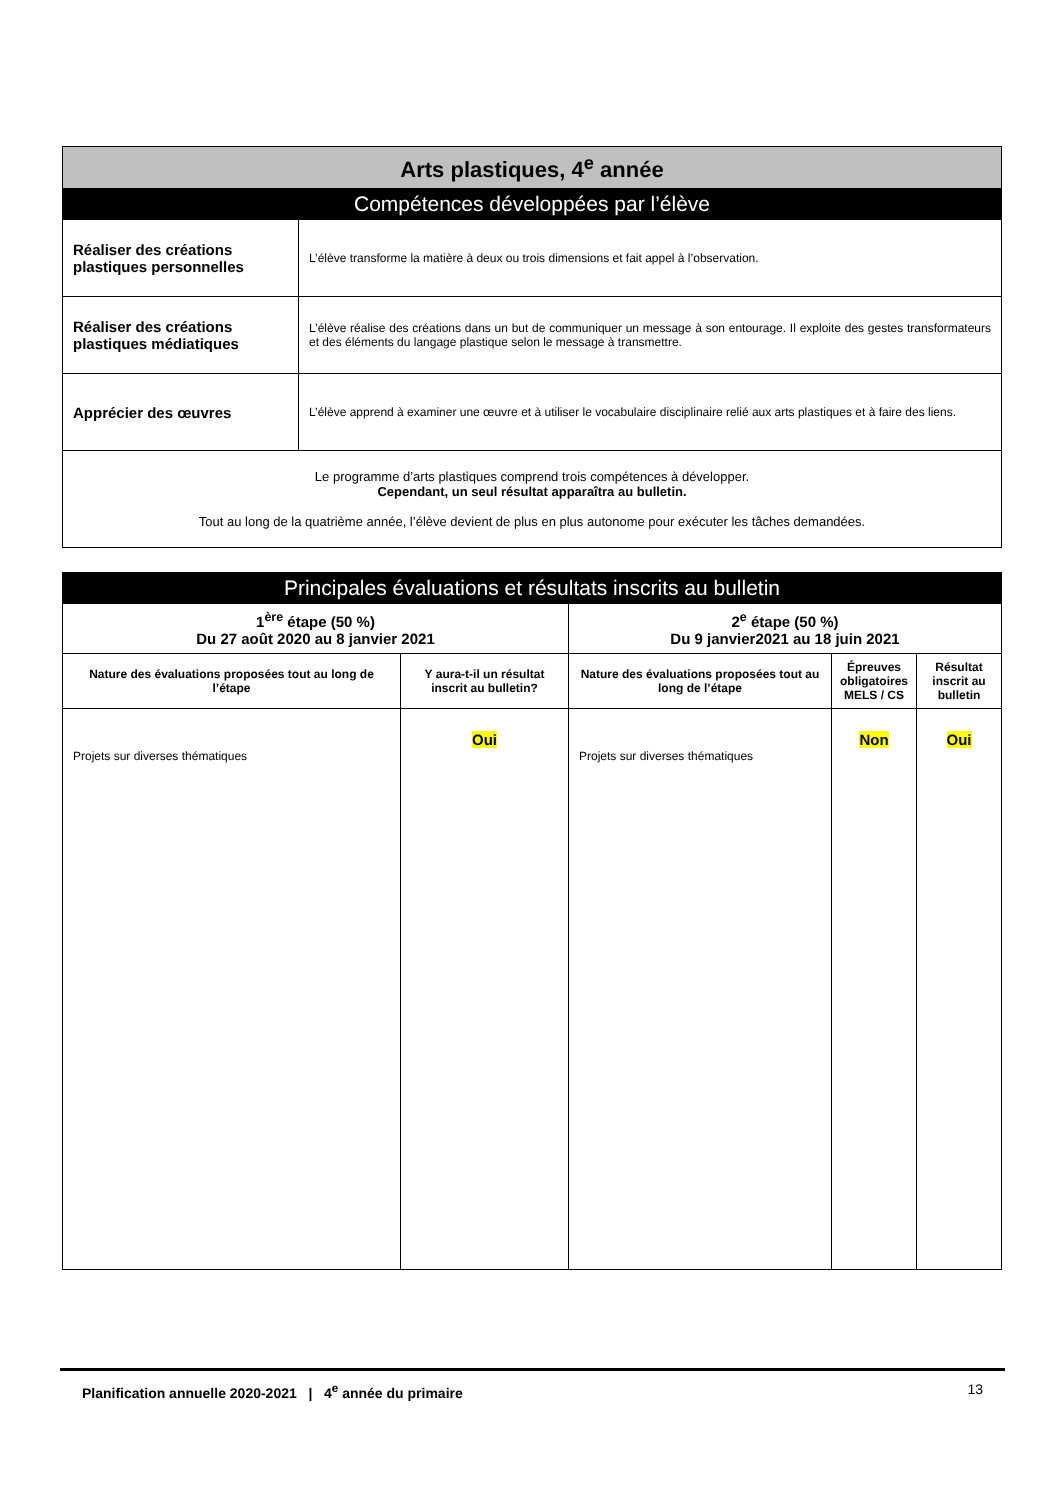| Arts plastiques, 4<sup>e</sup> année | |
| Compétences développées par l’élève | |
| Réaliser des créations plastiques personnelles | L’élève transforme la matière à deux ou trois dimensions et fait appel à l’observation. |
| Réaliser des créations plastiques médiatiques | L’élève réalise des créations dans un but de communiquer un message à son entourage. Il exploite des gestes transformateurs et des éléments du langage plastique selon le message à transmettre. |
| Apprécier des œuvres | L’élève apprend à examiner une œuvre et à utiliser le vocabulaire disciplinaire relié aux arts plastiques et à faire des liens. |
| Le programme d’arts plastiques comprend trois compétences à développer. Cependant, un seul résultat apparaîtra au bulletin. Tout au long de la quatrième année, l’élève devient de plus en plus autonome pour exécuter les tâches demandées. | |
| Principales évaluations et résultats inscrits au bulletin | | | | |
| 1<sup>ère</sup> étape (50 %) Du 27 août 2020 au 8 janvier 2021 | | 2<sup>e</sup> étape (50 %) Du 9 janvier2021 au 18 juin 2021 | | |
| Nature des évaluations proposées tout au long de l’étape | Y aura-t-il un résultat inscrit au bulletin? | Nature des évaluations proposées tout au long de l’étape | Épreuves obligatoires MELS / CS | Résultat inscrit au bulletin |
| Projets sur diverses thématiques | Oui | Projets sur diverses thématiques | Non | Oui |
Planification annuelle 2020-2021 | 4<sup>e</sup> année du primaire 13